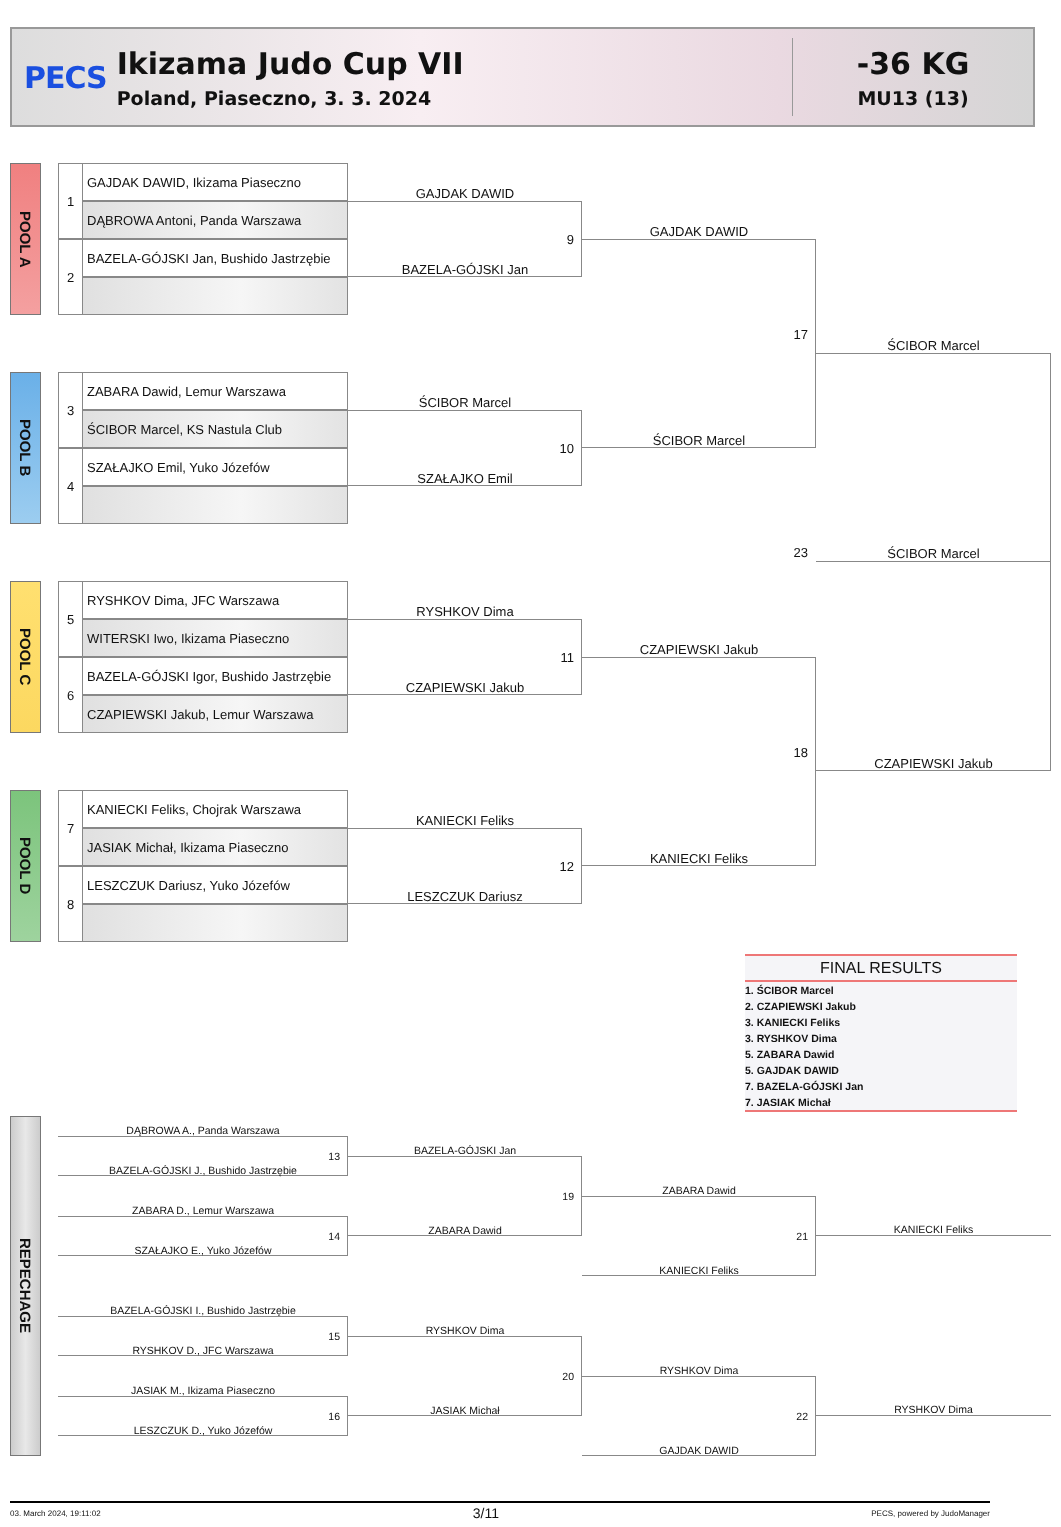PECS
Ikizama Judo Cup VII
Poland, Piaseczno, 3. 3. 2024
-36 KG
MU13 (13)
POOL A
1
GAJDAK DAWID, Ikizama Piaseczno
DĄBROWA Antoni, Panda Warszawa
2
BAZELA-GÓJSKI Jan, Bushido Jastrzębie
GAJDAK DAWID
9
BAZELA-GÓJSKI Jan
GAJDAK DAWID
POOL B
3
ZABARA Dawid, Lemur Warszawa
ŚCIBOR Marcel, KS Nastula Club
4
SZAŁAJKO Emil, Yuko Józefów
ŚCIBOR Marcel
10
SZAŁAJKO Emil
17
ŚCIBOR Marcel
ŚCIBOR Marcel
23
ŚCIBOR Marcel
POOL C
5
RYSHKOV Dima, JFC Warszawa
WITERSKI Iwo, Ikizama Piaseczno
6
BAZELA-GÓJSKI Igor, Bushido Jastrzębie
CZAPIEWSKI Jakub, Lemur Warszawa
RYSHKOV Dima
11
CZAPIEWSKI Jakub
CZAPIEWSKI Jakub
18
CZAPIEWSKI Jakub
POOL D
7
KANIECKI Feliks, Chojrak Warszawa
JASIAK Michał, Ikizama Piaseczno
8
LESZCZUK Dariusz, Yuko Józefów
KANIECKI Feliks
12
LESZCZUK Dariusz
KANIECKI Feliks
FINAL RESULTS
1. ŚCIBOR Marcel
2. CZAPIEWSKI Jakub
3. KANIECKI Feliks
3. RYSHKOV Dima
5. ZABARA Dawid
5. GAJDAK DAWID
7. BAZELA-GÓJSKI Jan
7. JASIAK Michał
REPECHAGE
DĄBROWA A., Panda Warszawa
13
BAZELA-GÓJSKI J., Bushido Jastrzębie
BAZELA-GÓJSKI Jan
ZABARA D., Lemur Warszawa
14
SZAŁAJKO E., Yuko Józefów
19
ZABARA Dawid
ZABARA Dawid
21
KANIECKI Feliks
KANIECKI Feliks
BAZELA-GÓJSKI I., Bushido Jastrzębie
15
RYSHKOV D., JFC Warszawa
RYSHKOV Dima
JASIAK M., Ikizama Piaseczno
16
LESZCZUK D., Yuko Józefów
20
JASIAK Michał
RYSHKOV Dima
22
GAJDAK DAWID
RYSHKOV Dima
03. March 2024, 19:11:02 3/11 PECS, powered by JudoManager